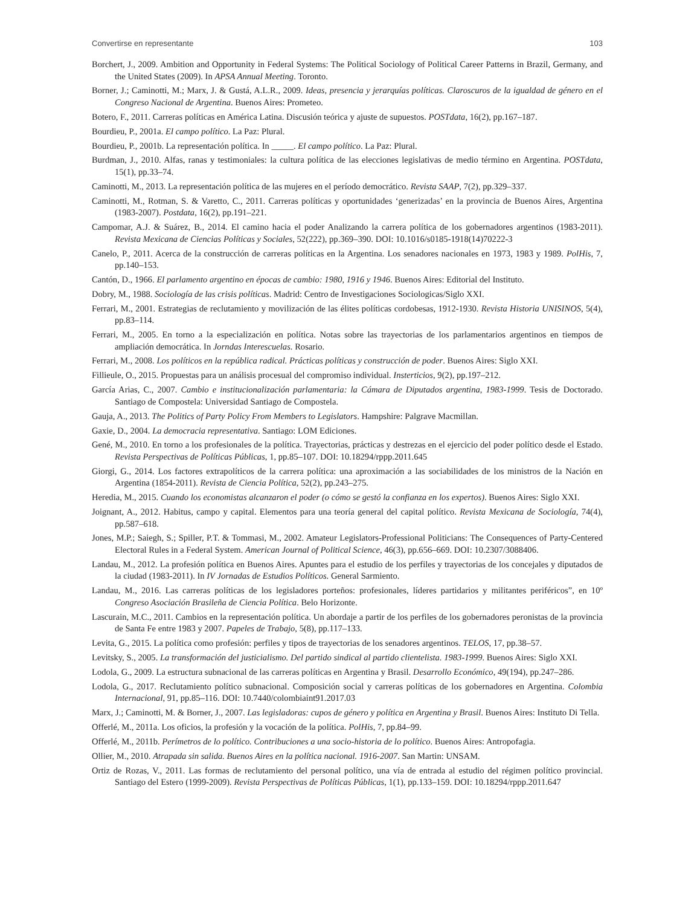Convertirse en representante 103
Borchert, J., 2009. Ambition and Opportunity in Federal Systems: The Political Sociology of Political Career Patterns in Brazil, Germany, and the United States (2009). In APSA Annual Meeting. Toronto.
Borner, J.; Caminotti, M.; Marx, J. & Gustá, A.L.R., 2009. Ideas, presencia y jerarquías políticas. Claroscuros de la igualdad de género en el Congreso Nacional de Argentina. Buenos Aires: Prometeo.
Botero, F., 2011. Carreras políticas en América Latina. Discusión teórica y ajuste de supuestos. POSTdata, 16(2), pp.167–187.
Bourdieu, P., 2001a. El campo político. La Paz: Plural.
Bourdieu, P., 2001b. La representación política. In _____. El campo político. La Paz: Plural.
Burdman, J., 2010. Alfas, ranas y testimoniales: la cultura política de las elecciones legislativas de medio término en Argentina. POSTdata, 15(1), pp.33–74.
Caminotti, M., 2013. La representación política de las mujeres en el período democrático. Revista SAAP, 7(2), pp.329–337.
Caminotti, M., Rotman, S. & Varetto, C., 2011. Carreras políticas y oportunidades ‘generizadas’ en la provincia de Buenos Aires, Argentina (1983-2007). Postdata, 16(2), pp.191–221.
Campomar, A.J. & Suárez, B., 2014. El camino hacia el poder Analizando la carrera política de los gobernadores argentinos (1983-2011). Revista Mexicana de Ciencias Políticas y Sociales, 52(222), pp.369–390. DOI: 10.1016/s0185-1918(14)70222-3
Canelo, P., 2011. Acerca de la construcción de carreras políticas en la Argentina. Los senadores nacionales en 1973, 1983 y 1989. PolHis, 7, pp.140–153.
Cantón, D., 1966. El parlamento argentino en épocas de cambio: 1980, 1916 y 1946. Buenos Aires: Editorial del Instituto.
Dobry, M., 1988. Sociología de las crisis políticas. Madrid: Centro de Investigaciones Sociologicas/Siglo XXI.
Ferrari, M., 2001. Estrategias de reclutamiento y movilización de las élites políticas cordobesas, 1912-1930. Revista Historia UNISINOS, 5(4), pp.83–114.
Ferrari, M., 2005. En torno a la especialización en política. Notas sobre las trayectorias de los parlamentarios argentinos en tiempos de ampliación democrática. In Jorndas Interescuelas. Rosario.
Ferrari, M., 2008. Los políticos en la república radical. Prácticas políticas y construcción de poder. Buenos Aires: Siglo XXI.
Fillieule, O., 2015. Propuestas para un análisis procesual del compromiso individual. Insterticios, 9(2), pp.197–212.
García Arias, C., 2007. Cambio e institucionalización parlamentaria: la Cámara de Diputados argentina, 1983-1999. Tesis de Doctorado. Santiago de Compostela: Universidad Santiago de Compostela.
Gauja, A., 2013. The Politics of Party Policy From Members to Legislators. Hampshire: Palgrave Macmillan.
Gaxie, D., 2004. La democracia representativa. Santiago: LOM Ediciones.
Gené, M., 2010. En torno a los profesionales de la política. Trayectorias, prácticas y destrezas en el ejercicio del poder político desde el Estado. Revista Perspectivas de Políticas Públicas, 1, pp.85–107. DOI: 10.18294/rppp.2011.645
Giorgi, G., 2014. Los factores extrapolíticos de la carrera política: una aproximación a las sociabilidades de los ministros de la Nación en Argentina (1854-2011). Revista de Ciencia Política, 52(2), pp.243–275.
Heredia, M., 2015. Cuando los economistas alcanzaron el poder (o cómo se gestó la confianza en los expertos). Buenos Aires: Siglo XXI.
Joignant, A., 2012. Habitus, campo y capital. Elementos para una teoría general del capital político. Revista Mexicana de Sociología, 74(4), pp.587–618.
Jones, M.P.; Saiegh, S.; Spiller, P.T. & Tommasi, M., 2002. Amateur Legislators-Professional Politicians: The Consequences of Party-Centered Electoral Rules in a Federal System. American Journal of Political Science, 46(3), pp.656–669. DOI: 10.2307/3088406.
Landau, M., 2012. La profesión política en Buenos Aires. Apuntes para el estudio de los perfiles y trayectorias de los concejales y diputados de la ciudad (1983-2011). In IV Jornadas de Estudios Políticos. General Sarmiento.
Landau, M., 2016. Las carreras políticas de los legisladores porteños: profesionales, líderes partidarios y militantes periféricos”, en 10º Congreso Asociación Brasileña de Ciencia Política. Belo Horizonte.
Lascurain, M.C., 2011. Cambios en la representación política. Un abordaje a partir de los perfiles de los gobernadores peronistas de la provincia de Santa Fe entre 1983 y 2007. Papeles de Trabajo, 5(8), pp.117–133.
Levita, G., 2015. La política como profesión: perfiles y tipos de trayectorias de los senadores argentinos. TELOS, 17, pp.38–57.
Levitsky, S., 2005. La transformación del justicialismo. Del partido sindical al partido clientelista. 1983-1999. Buenos Aires: Siglo XXI.
Lodola, G., 2009. La estructura subnacional de las carreras políticas en Argentina y Brasil. Desarrollo Económico, 49(194), pp.247–286.
Lodola, G., 2017. Reclutamiento político subnacional. Composición social y carreras políticas de los gobernadores en Argentina. Colombia Internacional, 91, pp.85–116. DOI: 10.7440/colombiaint91.2017.03
Marx, J.; Caminotti, M. & Borner, J., 2007. Las legisladoras: cupos de género y política en Argentina y Brasil. Buenos Aires: Instituto Di Tella.
Offerlé, M., 2011a. Los oficios, la profesión y la vocación de la política. PolHis, 7, pp.84–99.
Offerlé, M., 2011b. Perímetros de lo político. Contribuciones a una socio-historia de lo político. Buenos Aires: Antropofagia.
Ollier, M., 2010. Atrapada sin salida. Buenos Aires en la política nacional. 1916-2007. San Martin: UNSAM.
Ortiz de Rozas, V., 2011. Las formas de reclutamiento del personal político, una vía de entrada al estudio del régimen político provincial. Santiago del Estero (1999-2009). Revista Perspectivas de Políticas Públicas, 1(1), pp.133–159. DOI: 10.18294/rppp.2011.647